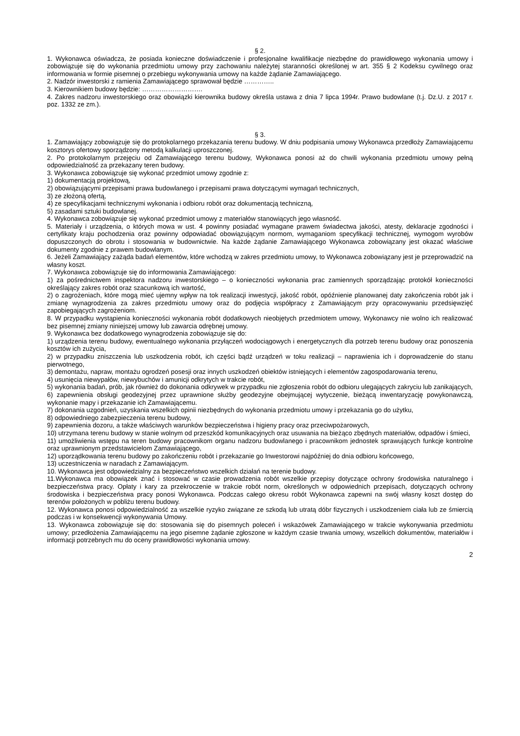§ 2.
1. Wykonawca oświadcza, że posiada konieczne doświadczenie i profesjonalne kwalifikacje niezbędne do prawidłowego wykonania umowy i zobowiązuje się do wykonania przedmiotu umowy przy zachowaniu należytej staranności określonej w art. 355 § 2 Kodeksu cywilnego oraz informowania w formie pisemnej o przebiegu wykonywania umowy na każde żądanie Zamawiającego.
2. Nadzór inwestorski z ramienia Zamawiającego sprawował będzie …………..
3. Kierownikiem budowy będzie: ……………………….
4. Zakres nadzoru inwestorskiego oraz obowiązki kierownika budowy określa ustawa z dnia 7 lipca 1994r. Prawo budowlane (t.j. Dz.U. z 2017 r. poz. 1332 ze zm.).
§ 3.
1. Zamawiający zobowiązuje się do protokolarnego przekazania terenu budowy. W dniu podpisania umowy Wykonawca przedłoży Zamawiającemu kosztorys ofertowy sporządzony metodą kalkulacji uproszczonej.
2. Po protokolarnym przejęciu od Zamawiającego terenu budowy, Wykonawca ponosi aż do chwili wykonania przedmiotu umowy pełną odpowiedzialność za przekazany teren budowy.
3. Wykonawca zobowiązuje się wykonać przedmiot umowy zgodnie z:
1) dokumentacją projektową,
2) obowiązującymi przepisami prawa budowlanego i przepisami prawa dotyczącymi wymagań technicznych,
3) ze złożoną ofertą,
4) ze specyfikacjami technicznymi wykonania i odbioru robót oraz dokumentacją techniczną,
5) zasadami sztuki budowlanej.
4. Wykonawca zobowiązuje się wykonać przedmiot umowy z materiałów stanowiących jego własność.
5. Materiały i urządzenia, o których mowa w ust. 4 powinny posiadać wymagane prawem świadectwa jakości, atesty, deklaracje zgodności i certyfikaty kraju pochodzenia oraz powinny odpowiadać obowiązującym normom, wymaganiom specyfikacji technicznej, wymogom wyrobów dopuszczonych do obrotu i stosowania w budownictwie. Na każde żądanie Zamawiającego Wykonawca zobowiązany jest okazać właściwe dokumenty zgodnie z prawem budowlanym.
6. Jeżeli Zamawiający zażąda badań elementów, które wchodzą w zakres przedmiotu umowy, to Wykonawca zobowiązany jest je przeprowadzić na własny koszt.
7. Wykonawca zobowiązuje się do informowania Zamawiającego:
1) za pośrednictwem inspektora nadzoru inwestorskiego – o konieczności wykonania prac zamiennych sporządzając protokół konieczności określający zakres robót oraz szacunkową ich wartość,
2) o zagrożeniach, które mogą mieć ujemny wpływ na tok realizacji inwestycji, jakość robót, opóźnienie planowanej daty zakończenia robót jak i zmianę wynagrodzenia za zakres przedmiotu umowy oraz do podjęcia współpracy z Zamawiającym przy opracowywaniu przedsięwzięć zapobiegających zagrożeniom.
8. W przypadku wystąpienia konieczności wykonania robót dodatkowych nieobjętych przedmiotem umowy, Wykonawcy nie wolno ich realizować bez pisemnej zmiany niniejszej umowy lub zawarcia odrębnej umowy.
9. Wykonawca bez dodatkowego wynagrodzenia zobowiązuje się do:
1) urządzenia terenu budowy, ewentualnego wykonania przyłączeń wodociągowych i energetycznych dla potrzeb terenu budowy oraz ponoszenia kosztów ich zużycia,
2) w przypadku zniszczenia lub uszkodzenia robót, ich części bądź urządzeń w toku realizacji – naprawienia ich i doprowadzenie do stanu pierwotnego,
3) demontażu, napraw, montażu ogrodzeń posesji oraz innych uszkodzeń obiektów istniejących i elementów zagospodarowania terenu,
4) usunięcia niewypałów, niewybuchów i amunicji odkrytych w trakcie robót,
5) wykonania badań, prób, jak również do dokonania odkrywek w przypadku nie zgłoszenia robót do odbioru ulegających zakryciu lub zanikających,
6) zapewnienia obsługi geodezyjnej przez uprawnione służby geodezyjne obejmującej wytyczenie, bieżącą inwentaryzację powykonawczą, wykonanie mapy i przekazanie ich Zamawiającemu.
7) dokonania uzgodnień, uzyskania wszelkich opinii niezbędnych do wykonania przedmiotu umowy i przekazania go do użytku,
8) odpowiedniego zabezpieczenia terenu budowy,
9) zapewnienia dozoru, a także właściwych warunków bezpieczeństwa i higieny pracy oraz przeciwpożarowych,
10) utrzymana terenu budowy w stanie wolnym od przeszkód komunikacyjnych oraz usuwania na bieżąco zbędnych materiałów, odpadów i śmieci,
11) umożliwienia wstępu na teren budowy pracownikom organu nadzoru budowlanego i pracownikom jednostek sprawujących funkcje kontrolne oraz uprawnionym przedstawicielom Zamawiającego,
12) uporządkowania terenu budowy po zakończeniu robót i przekazanie go Inwestorowi najpóźniej do dnia odbioru końcowego,
13) uczestniczenia w naradach z Zamawiającym.
10. Wykonawca jest odpowiedzialny za bezpieczeństwo wszelkich działań na terenie budowy.
11.Wykonawca ma obowiązek znać i stosować w czasie prowadzenia robót wszelkie przepisy dotyczące ochrony środowiska naturalnego i bezpieczeństwa pracy. Opłaty i kary za przekroczenie w trakcie robót norm, określonych w odpowiednich przepisach, dotyczących ochrony środowiska i bezpieczeństwa pracy ponosi Wykonawca. Podczas całego okresu robót Wykonawca zapewni na swój własny koszt dostęp do terenów położonych w pobliżu terenu budowy.
12. Wykonawca ponosi odpowiedzialność za wszelkie ryzyko związane ze szkodą lub utratą dóbr fizycznych i uszkodzeniem ciała lub ze śmiercią podczas i w konsekwencji wykonywania Umowy.
13. Wykonawca zobowiązuje się do: stosowania się do pisemnych poleceń i wskazówek Zamawiającego w trakcie wykonywania przedmiotu umowy; przedłożenia Zamawiającemu na jego pisemne żądanie zgłoszone w każdym czasie trwania umowy, wszelkich dokumentów, materiałów i informacji potrzebnych mu do oceny prawidłowości wykonania umowy.
2